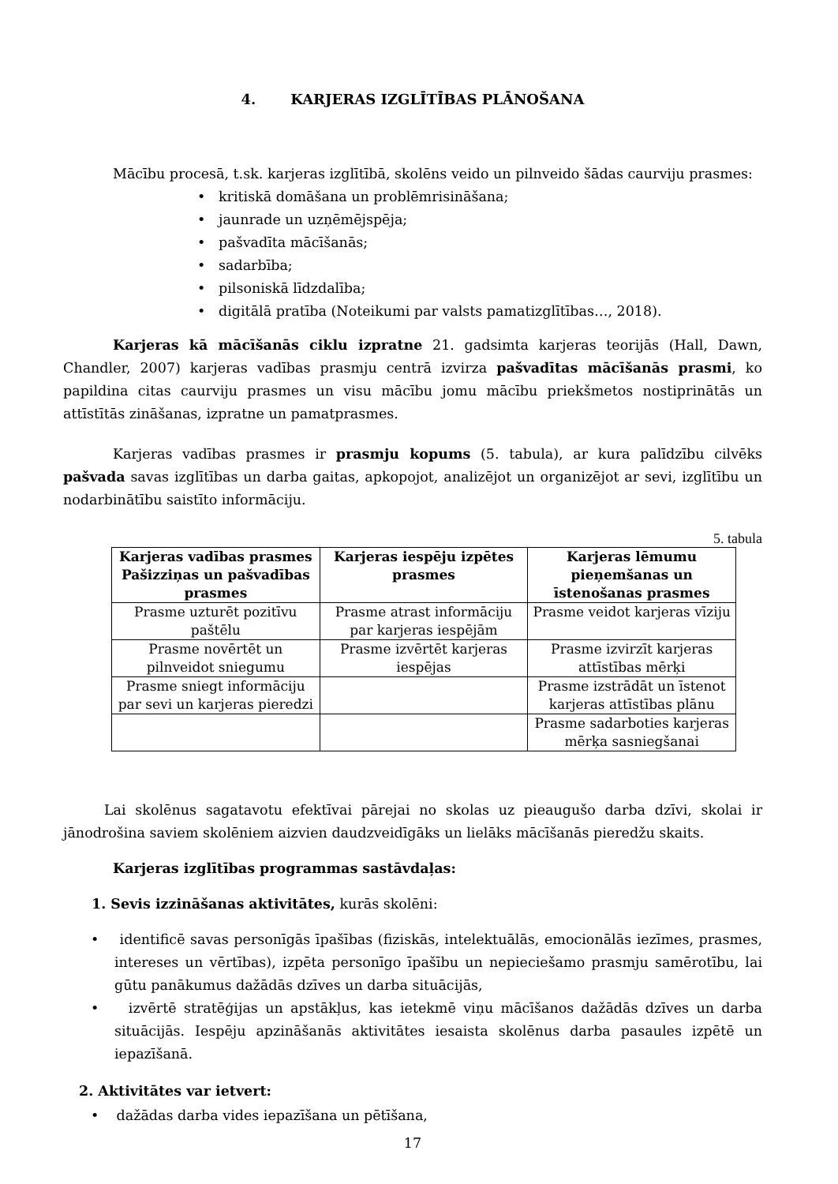4. KARJERAS IZGLĪTĪBAS PLĀNOŠANA
Mācību procesā, t.sk. karjeras izglītībā, skolēns veido un pilnveido šādas caurviju prasmes:
• kritiskā domāšana un problēmrisināšana;
• jaunrade un uzņēmējspēja;
• pašvadīta mācīšanās;
• sadarbība;
• pilsoniskā līdzdalība;
• digitālā pratība (Noteikumi par valsts pamatizglītības…, 2018).
Karjeras kā mācīšanās ciklu izpratne 21. gadsimta karjeras teorijās (Hall, Dawn, Chandler, 2007) karjeras vadības prasmju centrā izvirza pašvadītas mācīšanās prasmi, ko papildina citas caurviju prasmes un visu mācību jomu mācību priekšmetos nostiprinātās un attīstītās zināšanas, izpratne un pamatprasmes.
Karjeras vadības prasmes ir prasmju kopums (5. tabula), ar kura palīdzību cilvēks pašvada savas izglītības un darba gaitas, apkopojot, analizējot un organizējot ar sevi, izglītību un nodarbinātību saistīto informāciju.
5. tabula
| Karjeras vadības prasmes Pašizziņas un pašvadības prasmes | Karjeras iespēju izpētes prasmes | Karjeras lēmumu pieņemšanas un īstenošanas prasmes |
| --- | --- | --- |
| Prasme uzturēt pozitīvu paštēlu | Prasme atrast informāciju par karjeras iespējām | Prasme veidot karjeras vīziju |
| Prasme novērtēt un pilnveidot sniegumu | Prasme izvērtēt karjeras iespējas | Prasme izvirzīt karjeras attīstības mērķi |
| Prasme sniegt informāciju par sevi un karjeras pieredzi | | Prasme izstrādāt un īstenot karjeras attīstības plānu |
| | | Prasme sadarboties karjeras mērķa sasniegšanai |
Lai skolēnus sagatavotu efektīvai pārejai no skolas uz pieaugušo darba dzīvi, skolai ir jānodrošina saviem skolēniem aizvien daudzveidīgāks un lielāks mācīšanās pieredžu skaits.
Karjeras izglītības programmas sastāvdaļas:
1. Sevis izzināšanas aktivitātes, kurās skolēni:
• identificē savas personīgās īpašības (fiziskās, intelektuālās, emocionālās iezīmes, prasmes, intereses un vērtības), izpēta personīgo īpašību un nepieciešamo prasmju samērotību, lai gūtu panākumus dažādās dzīves un darba situācijās,
• izvērtē stratēģijas un apstākļus, kas ietekmē viņu mācīšanos dažādās dzīves un darba situācijās. Iespēju apzināšanās aktivitātes iesaista skolēnus darba pasaules izpētē un iepazīšanā.
2. Aktivitātes var ietvert:
• dažādas darba vides iepazīšana un pētīšana,
17